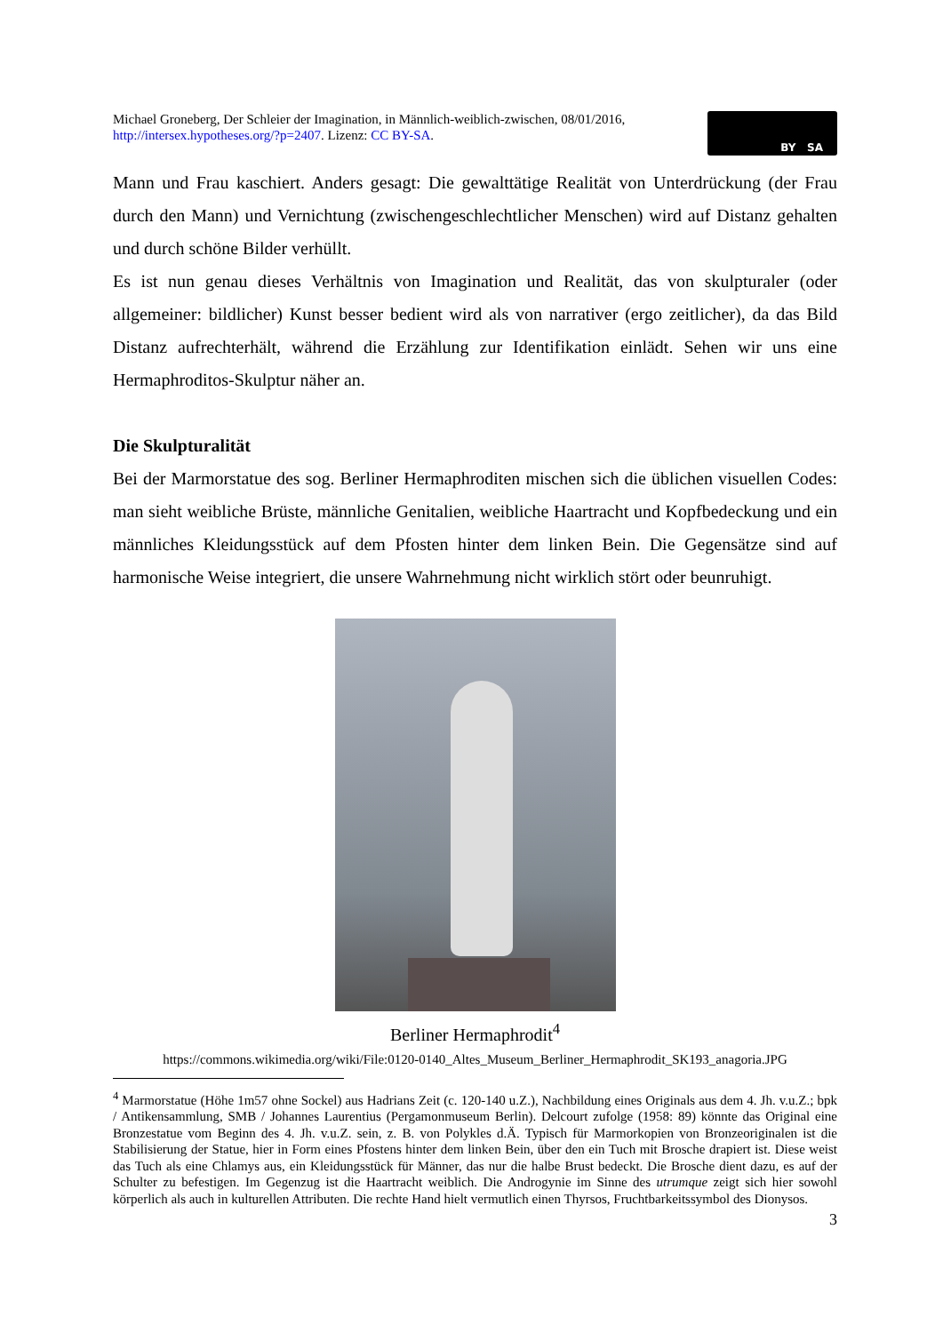Michael Groneberg, Der Schleier der Imagination, in Männlich-weiblich-zwischen, 08/01/2016,
http://intersex.hypotheses.org/?p=2407. Lizenz: CC BY-SA.
BY SA
Mann und Frau kaschiert. Anders gesagt: Die gewalttätige Realität von Unterdrückung (der Frau durch den Mann) und Vernichtung (zwischengeschlechtlicher Menschen) wird auf Distanz gehalten und durch schöne Bilder verhüllt.
Es ist nun genau dieses Verhältnis von Imagination und Realität, das von skulpturaler (oder allgemeiner: bildlicher) Kunst besser bedient wird als von narrativer (ergo zeitlicher), da das Bild Distanz aufrechterhält, während die Erzählung zur Identifikation einlädt. Sehen wir uns eine Hermaphroditos-Skulptur näher an.
Die Skulpturalität
Bei der Marmorstatue des sog. Berliner Hermaphroditen mischen sich die üblichen visuellen Codes: man sieht weibliche Brüste, männliche Genitalien, weibliche Haartracht und Kopfbedeckung und ein männliches Kleidungsstück auf dem Pfosten hinter dem linken Bein. Die Gegensätze sind auf harmonische Weise integriert, die unsere Wahrnehmung nicht wirklich stört oder beunruhigt.
Berliner Hermaphrodit<sup>4</sup>
https://commons.wikimedia.org/wiki/File:0120-0140_Altes_Museum_Berliner_Hermaphrodit_SK193_anagoria.JPG
<sup>4</sup> Marmorstatue (Höhe 1m57 ohne Sockel) aus Hadrians Zeit (c. 120-140 u.Z.), Nachbildung eines Originals aus dem 4. Jh. v.u.Z.; bpk / Antikensammlung, SMB / Johannes Laurentius (Pergamonmuseum Berlin). Delcourt zufolge (1958: 89) könnte das Original eine Bronzestatue vom Beginn des 4. Jh. v.u.Z. sein, z. B. von Polykles d.Ä. Typisch für Marmorkopien von Bronzeoriginalen ist die Stabilisierung der Statue, hier in Form eines Pfostens hinter dem linken Bein, über den ein Tuch mit Brosche drapiert ist. Diese weist das Tuch als eine Chlamys aus, ein Kleidungsstück für Männer, das nur die halbe Brust bedeckt. Die Brosche dient dazu, es auf der Schulter zu befestigen. Im Gegenzug ist die Haartracht weiblich. Die Androgynie im Sinne des utrumque zeigt sich hier sowohl körperlich als auch in kulturellen Attributen. Die rechte Hand hielt vermutlich einen Thyrsos, Fruchtbarkeitssymbol des Dionysos.
3